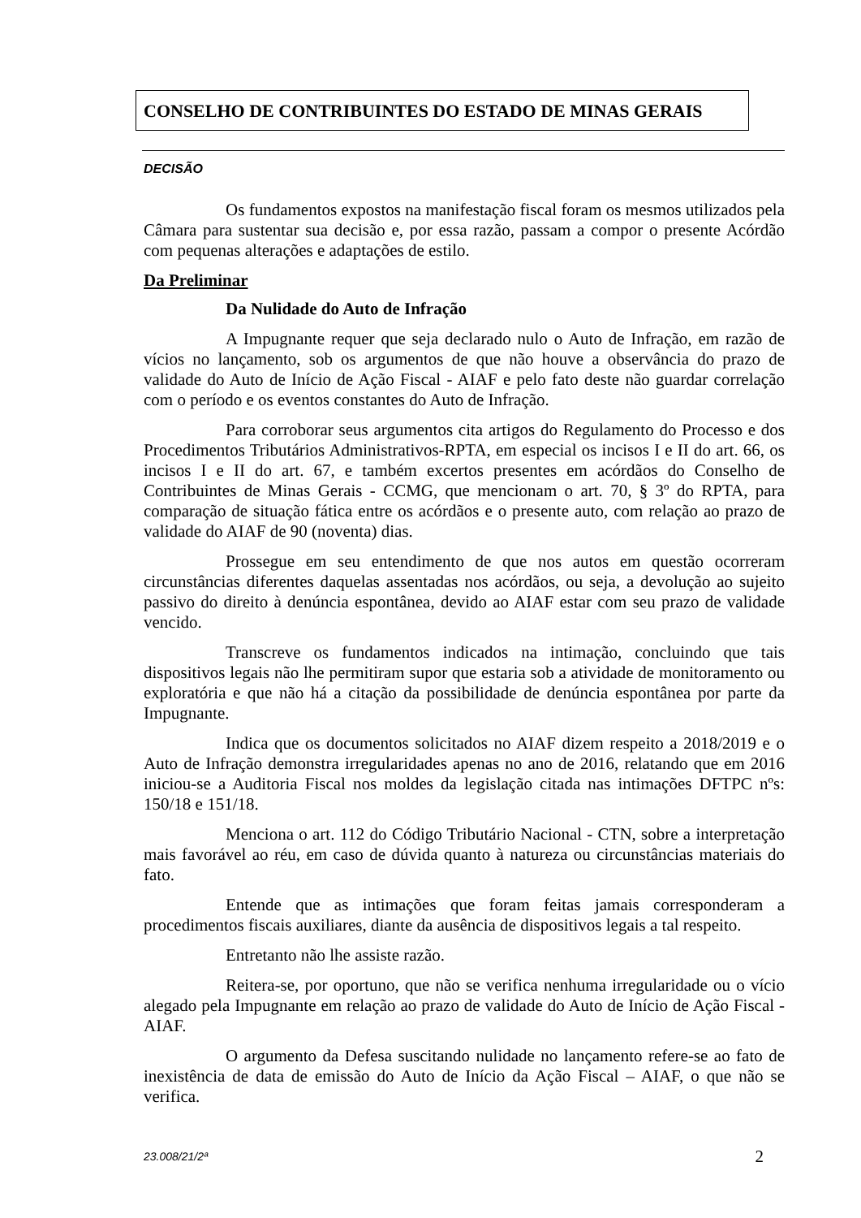CONSELHO DE CONTRIBUINTES DO ESTADO DE MINAS GERAIS
DECISÃO
Os fundamentos expostos na manifestação fiscal foram os mesmos utilizados pela Câmara para sustentar sua decisão e, por essa razão, passam a compor o presente Acórdão com pequenas alterações e adaptações de estilo.
Da Preliminar
Da Nulidade do Auto de Infração
A Impugnante requer que seja declarado nulo o Auto de Infração, em razão de vícios no lançamento, sob os argumentos de que não houve a observância do prazo de validade do Auto de Início de Ação Fiscal - AIAF e pelo fato deste não guardar correlação com o período e os eventos constantes do Auto de Infração.
Para corroborar seus argumentos cita artigos do Regulamento do Processo e dos Procedimentos Tributários Administrativos-RPTA, em especial os incisos I e II do art. 66, os incisos I e II do art. 67, e também excertos presentes em acórdãos do Conselho de Contribuintes de Minas Gerais - CCMG, que mencionam o art. 70, § 3º do RPTA, para comparação de situação fática entre os acórdãos e o presente auto, com relação ao prazo de validade do AIAF de 90 (noventa) dias.
Prossegue em seu entendimento de que nos autos em questão ocorreram circunstâncias diferentes daquelas assentadas nos acórdãos, ou seja, a devolução ao sujeito passivo do direito à denúncia espontânea, devido ao AIAF estar com seu prazo de validade vencido.
Transcreve os fundamentos indicados na intimação, concluindo que tais dispositivos legais não lhe permitiram supor que estaria sob a atividade de monitoramento ou exploratória e que não há a citação da possibilidade de denúncia espontânea por parte da Impugnante.
Indica que os documentos solicitados no AIAF dizem respeito a 2018/2019 e o Auto de Infração demonstra irregularidades apenas no ano de 2016, relatando que em 2016 iniciou-se a Auditoria Fiscal nos moldes da legislação citada nas intimações DFTPC nºs: 150/18 e 151/18.
Menciona o art. 112 do Código Tributário Nacional - CTN, sobre a interpretação mais favorável ao réu, em caso de dúvida quanto à natureza ou circunstâncias materiais do fato.
Entende que as intimações que foram feitas jamais corresponderam a procedimentos fiscais auxiliares, diante da ausência de dispositivos legais a tal respeito.
Entretanto não lhe assiste razão.
Reitera-se, por oportuno, que não se verifica nenhuma irregularidade ou o vício alegado pela Impugnante em relação ao prazo de validade do Auto de Início de Ação Fiscal - AIAF.
O argumento da Defesa suscitando nulidade no lançamento refere-se ao fato de inexistência de data de emissão do Auto de Início da Ação Fiscal – AIAF, o que não se verifica.
23.008/21/2ª 2